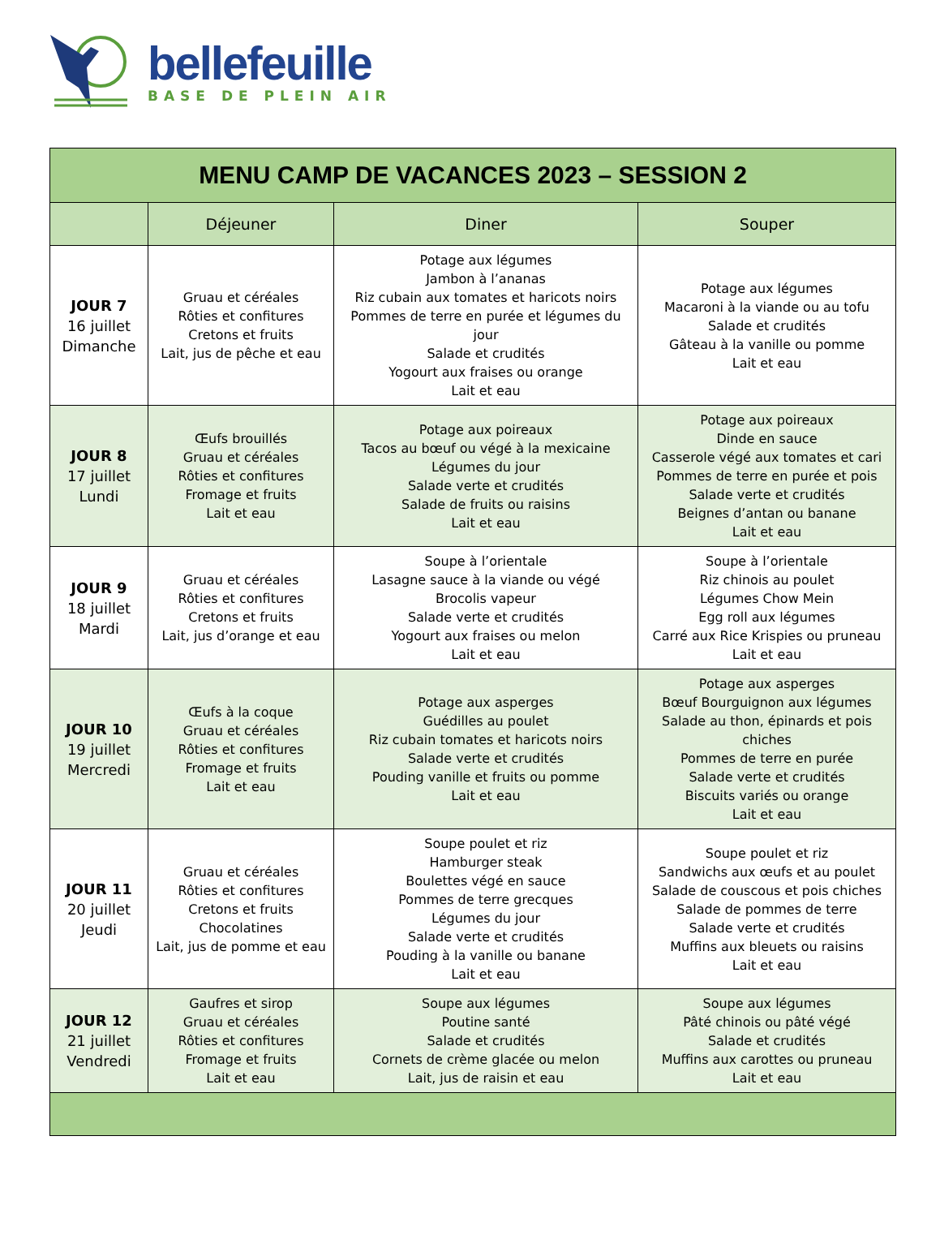bellefeuille
BASE DE PLEIN AIR
| MENU CAMP DE VACANCES 2023 – SESSION 2 | | | |
| --- | --- | --- | --- |
| | Déjeuner | Diner | Souper |
| JOUR 7 16 juillet Dimanche | Gruau et céréales Rôties et confitures Cretons et fruits Lait, jus de pêche et eau | Potage aux légumes Jambon à l’ananas Riz cubain aux tomates et haricots noirs Pommes de terre en purée et légumes du jour Salade et crudités Yogourt aux fraises ou orange Lait et eau | Potage aux légumes Macaroni à la viande ou au tofu Salade et crudités Gâteau à la vanille ou pomme Lait et eau |
| JOUR 8 17 juillet Lundi | Œufs brouillés Gruau et céréales Rôties et confitures Fromage et fruits Lait et eau | Potage aux poireaux Tacos au bœuf ou végé à la mexicaine Légumes du jour Salade verte et crudités Salade de fruits ou raisins Lait et eau | Potage aux poireaux Dinde en sauce Casserole végé aux tomates et cari Pommes de terre en purée et pois Salade verte et crudités Beignes d’antan ou banane Lait et eau |
| JOUR 9 18 juillet Mardi | Gruau et céréales Rôties et confitures Cretons et fruits Lait, jus d’orange et eau | Soupe à l’orientale Lasagne sauce à la viande ou végé Brocolis vapeur Salade verte et crudités Yogourt aux fraises ou melon Lait et eau | Soupe à l’orientale Riz chinois au poulet Légumes Chow Mein Egg roll aux légumes Carré aux Rice Krispies ou pruneau Lait et eau |
| JOUR 10 19 juillet Mercredi | Œufs à la coque Gruau et céréales Rôties et confitures Fromage et fruits Lait et eau | Potage aux asperges Guédilles au poulet Riz cubain tomates et haricots noirs Salade verte et crudités Pouding vanille et fruits ou pomme Lait et eau | Potage aux asperges Bœuf Bourguignon aux légumes Salade au thon, épinards et pois chiches Pommes de terre en purée Salade verte et crudités Biscuits variés ou orange Lait et eau |
| JOUR 11 20 juillet Jeudi | Gruau et céréales Rôties et confitures Cretons et fruits Chocolatines Lait, jus de pomme et eau | Soupe poulet et riz Hamburger steak Boulettes végé en sauce Pommes de terre grecques Légumes du jour Salade verte et crudités Pouding à la vanille ou banane Lait et eau | Soupe poulet et riz Sandwichs aux œufs et au poulet Salade de couscous et pois chiches Salade de pommes de terre Salade verte et crudités Muffins aux bleuets ou raisins Lait et eau |
| JOUR 12 21 juillet Vendredi | Gaufres et sirop Gruau et céréales Rôties et confitures Fromage et fruits Lait et eau | Soupe aux légumes Poutine santé Salade et crudités Cornets de crème glacée ou melon Lait, jus de raisin et eau | Soupe aux légumes Pâté chinois ou pâté végé Salade et crudités Muffins aux carottes ou pruneau Lait et eau |